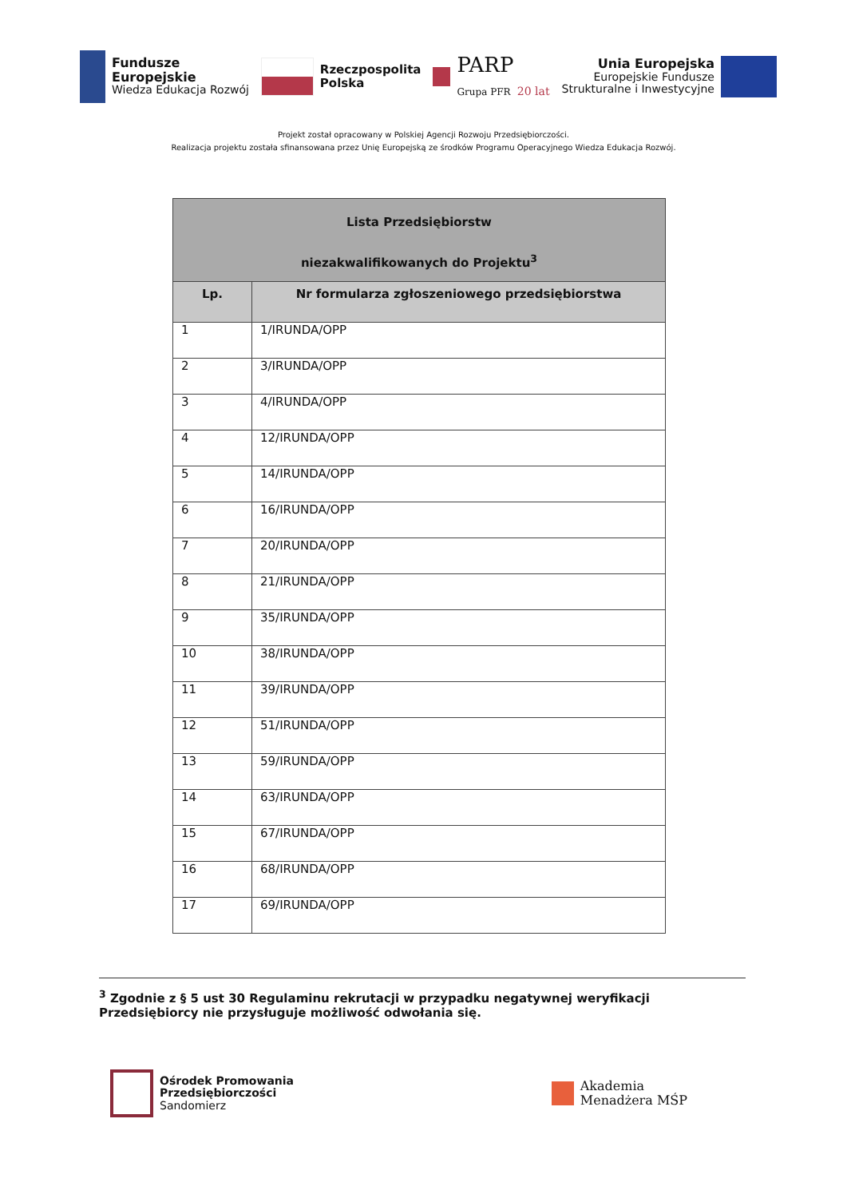Fundusze
Europejskie
Wiedza Edukacja Rozwój
Rzeczpospolita
Polska
PARP
Grupa PFR 20 lat
Unia Europejska
Europejskie Fundusze
Strukturalne i Inwestycyjne
Projekt został opracowany w Polskiej Agencji Rozwoju Przedsiębiorczości.
Realizacja projektu została sfinansowana przez Unię Europejską ze środków Programu Operacyjnego Wiedza Edukacja Rozwój.
| Lista Przedsiębiorstw niezakwalifikowanych do Projektu<sup>3</sup> | |
| --- | --- |
| Lp. | Nr formularza zgłoszeniowego przedsiębiorstwa |
| 1 | 1/IRUNDA/OPP |
| 2 | 3/IRUNDA/OPP |
| 3 | 4/IRUNDA/OPP |
| 4 | 12/IRUNDA/OPP |
| 5 | 14/IRUNDA/OPP |
| 6 | 16/IRUNDA/OPP |
| 7 | 20/IRUNDA/OPP |
| 8 | 21/IRUNDA/OPP |
| 9 | 35/IRUNDA/OPP |
| 10 | 38/IRUNDA/OPP |
| 11 | 39/IRUNDA/OPP |
| 12 | 51/IRUNDA/OPP |
| 13 | 59/IRUNDA/OPP |
| 14 | 63/IRUNDA/OPP |
| 15 | 67/IRUNDA/OPP |
| 16 | 68/IRUNDA/OPP |
| 17 | 69/IRUNDA/OPP |
<sup>3</sup> Zgodnie z § 5 ust 30 Regulaminu rekrutacji w przypadku negatywnej weryfikacji Przedsiębiorcy nie przysługuje możliwość odwołania się.
Ośrodek Promowania
Przedsiębiorczości
Sandomierz
Akademia
Menadżera MŚP